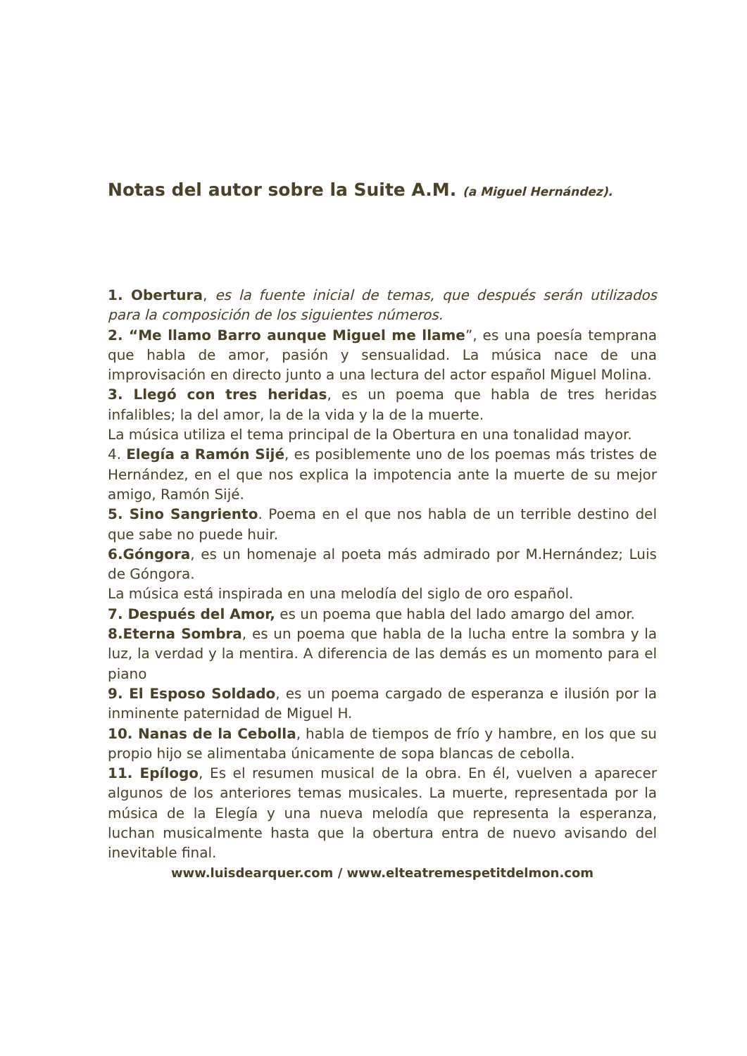Notas del autor sobre la Suite A.M. (a Miguel Hernández).
1. Obertura, es la fuente inicial de temas, que después serán utilizados para la composición de los siguientes números.
2. “Me llamo Barro aunque Miguel me llame”, es una poesía temprana que habla de amor, pasión y sensualidad. La música nace de una improvisación en directo junto a una lectura del actor español Miguel Molina.
3. Llegó con tres heridas, es un poema que habla de tres heridas infalibles; la del amor, la de la vida y la de la muerte.
La música utiliza el tema principal de la Obertura en una tonalidad mayor.
4. Elegía a Ramón Sijé, es posiblemente uno de los poemas más tristes de Hernández, en el que nos explica la impotencia ante la muerte de su mejor amigo, Ramón Sijé.
5. Sino Sangriento. Poema en el que nos habla de un terrible destino del que sabe no puede huir.
6.Góngora, es un homenaje al poeta más admirado por M.Hernández; Luis de Góngora.
La música está inspirada en una melodía del siglo de oro español.
7. Después del Amor, es un poema que habla del lado amargo del amor.
8.Eterna Sombra, es un poema que habla de la lucha entre la sombra y la luz, la verdad y la mentira. A diferencia de las demás es un momento para el piano
9. El Esposo Soldado, es un poema cargado de esperanza e ilusión por la inminente paternidad de Miguel H.
10. Nanas de la Cebolla, habla de tiempos de frío y hambre, en los que su propio hijo se alimentaba únicamente de sopa blancas de cebolla.
11. Epílogo, Es el resumen musical de la obra. En él, vuelven a aparecer algunos de los anteriores temas musicales. La muerte, representada por la música de la Elegía y una nueva melodía que representa la esperanza, luchan musicalmente hasta que la obertura entra de nuevo avisando del inevitable final.
www.luisdearquer.com / www.elteatremespetitdelmon.com